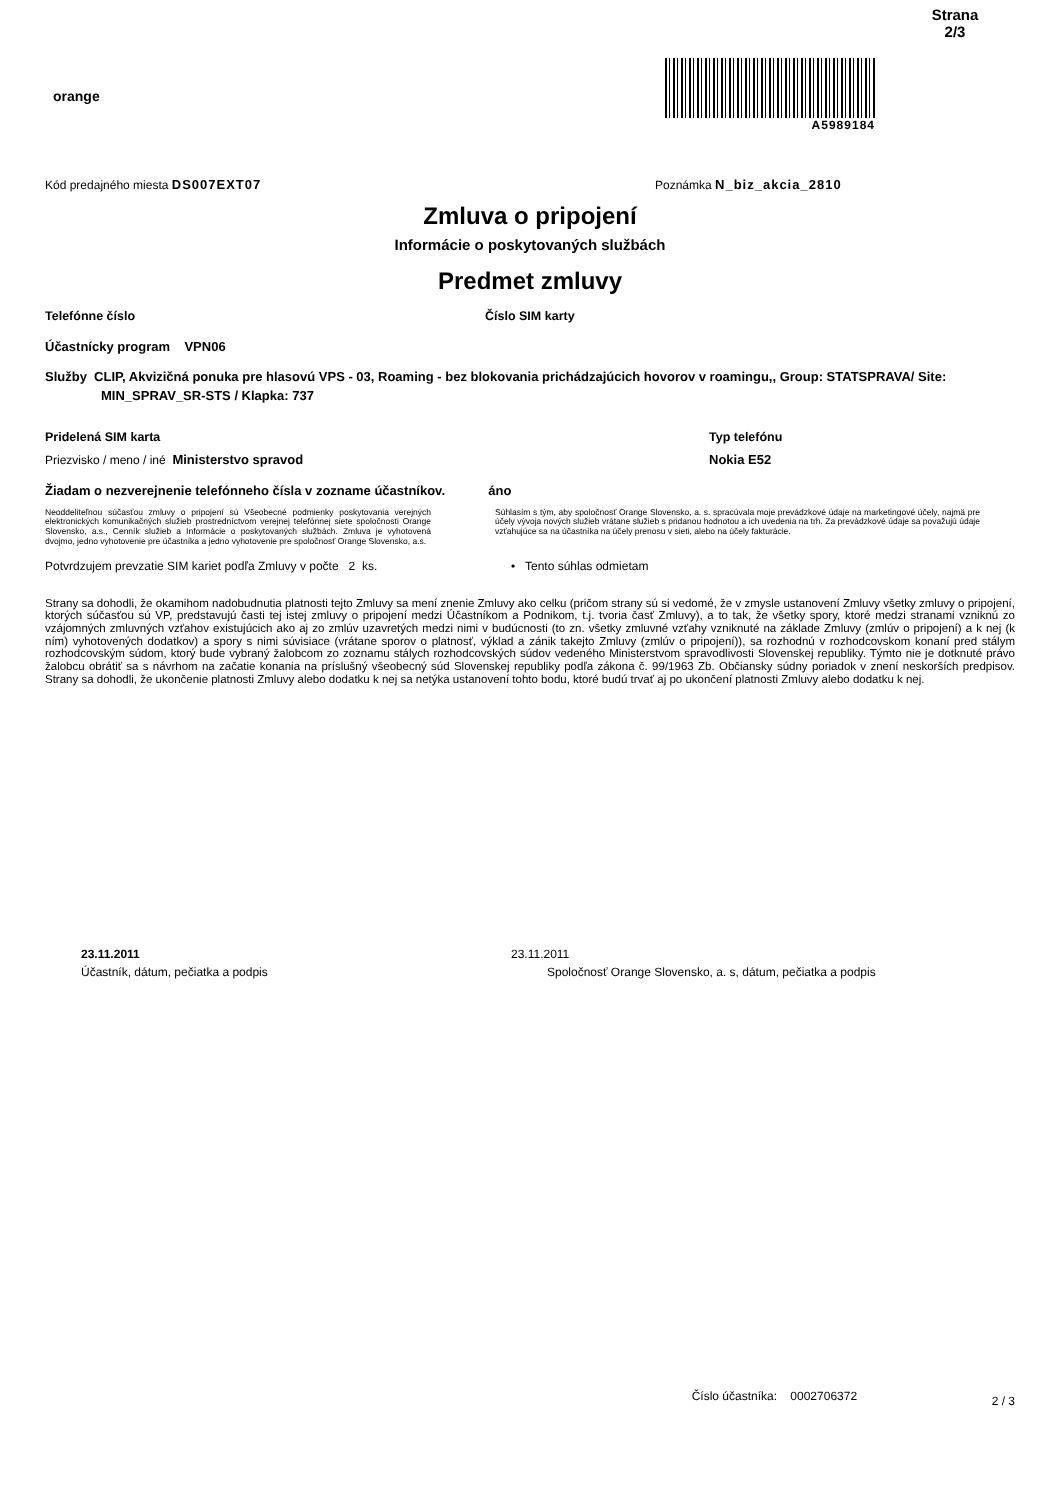Strana
2/3
orange
A5989184
Kód predajného miesta DS007EXT07
Poznámka N_biz_akcia_2810
Zmluva o pripojení
Informácie o poskytovaných službách
Predmet zmluvy
Telefónne číslo Číslo SIM karty
Účastnícky program VPN06
Služby CLIP, Akvizičná ponuka pre hlasovú VPS - 03, Roaming - bez blokovania prichádzajúcich hovorov v roamingu,, Group: STATSPRAVA/ Site: MIN_SPRAV_SR-STS / Klapka: 737
Pridelená SIM karta Typ telefónu
Priezvisko / meno / iné Ministerstvo spravod Nokia E52
Žiadam o nezverejnenie telefónneho čísla v zozname účastníkov. áno
Neoddeliteľnou súčasťou zmluvy o pripojení sú Všeobecné podmienky poskytovania verejných elektronických komunikačných služieb prostredníctvom verejnej telefónnej siete spoločnosti Orange Slovensko, a.s., Cenník služieb a Informácie o poskytovaných službách. Zmluva je vyhotovená dvojmo, jedno vyhotovenie pre účastníka a jedno vyhotovenie pre spoločnosť Orange Slovensko, a.s.
Súhlasím s tým, aby spoločnosť Orange Slovensko, a. s. spracúvala moje prevádzkové údaje na marketingové účely, najmä pre účely vývoja nových služieb vrátane služieb s pridanou hodnotou a ich uvedenia na trh. Za prevádzkové údaje sa považujú údaje vzťahujúce sa na účastníka na účely prenosu v sieti, alebo na účely fakturácie.
Potvrdzujem prevzatie SIM kariet podľa Zmluvy v počte 2 ks. • Tento súhlas odmietam
Strany sa dohodli, že okamihom nadobudnutia platnosti tejto Zmluvy sa mení znenie Zmluvy ako celku (pričom strany sú si vedomé, že v zmysle ustanovení Zmluvy všetky zmluvy o pripojení, ktorých súčasťou sú VP, predstavujú časti tej istej zmluvy o pripojení medzi Účastníkom a Podnikom, t.j. tvoria časť Zmluvy), a to tak, že všetky spory, ktoré medzi stranami vzniknú zo vzájomných zmluvných vzťahov existujúcich ako aj zo zmlúv uzavretých medzi nimi v budúcnosti (to zn. všetky zmluvné vzťahy vzniknuté na základe Zmluvy (zmlúv o pripojení) a k nej (k ním) vyhotovených dodatkov) a spory s nimi súvisiace (vrátane sporov o platnosť, výklad a zánik takejto Zmluvy (zmlúv o pripojení)), sa rozhodnú v rozhodcovskom konaní pred stálym rozhodcovským súdom, ktorý bude vybraný žalobcom zo zoznamu stálych rozhodcovských súdov vedeného Ministerstvom spravodlivosti Slovenskej republiky. Týmto nie je dotknuté právo žalobcu obrátiť sa s návrhom na začatie konania na príslušný všeobecný súd Slovenskej republiky podľa zákona č. 99/1963 Zb. Občiansky súdny poriadok v znení neskorších predpisov. Strany sa dohodli, že ukončenie platnosti Zmluvy alebo dodatku k nej sa netýka ustanovení tohto bodu, ktoré budú trvať aj po ukončení platnosti Zmluvy alebo dodatku k nej.
23.11.2011
Účastník, dátum, pečiatka a podpis
23.11.2011
Spoločnosť Orange Slovensko, a. s, dátum, pečiatka a podpis
Číslo účastníka: 0002706372
2 / 3